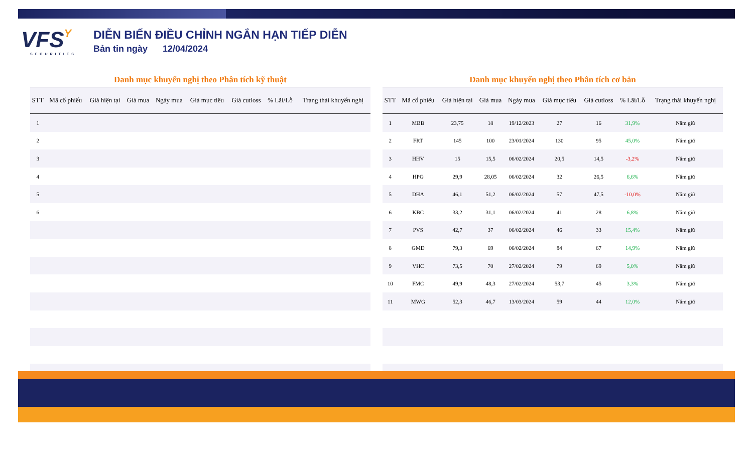VFSY
SECURITIES
DIỄN BIẾN ĐIỀU CHỈNH NGẮN HẠN TIẾP DIỄN
Bản tin ngày 12/04/2024
Danh mục khuyến nghị theo Phân tích kỹ thuật
| STT | Mã cổ phiếu | Giá hiện tại | Giá mua | Ngày mua | Giá mục tiêu | Giá cutloss | % Lãi/Lỗ | Trạng thái khuyến nghị |
| --- | --- | --- | --- | --- | --- | --- | --- | --- |
| 1 | | | | | | | | |
| 2 | | | | | | | | |
| 3 | | | | | | | | |
| 4 | | | | | | | | |
| 5 | | | | | | | | |
| 6 | | | | | | | | |
Danh mục khuyến nghị theo Phân tích cơ bản
| STT | Mã cổ phiếu | Giá hiện tại | Giá mua | Ngày mua | Giá mục tiêu | Giá cutloss | % Lãi/Lỗ | Trạng thái khuyến nghị |
| --- | --- | --- | --- | --- | --- | --- | --- | --- |
| 1 | MBB | 23,75 | 18 | 19/12/2023 | 27 | 16 | 31,9% | Nắm giữ |
| 2 | FRT | 145 | 100 | 23/01/2024 | 130 | 95 | 45,0% | Nắm giữ |
| 3 | HHV | 15 | 15,5 | 06/02/2024 | 20,5 | 14,5 | -3,2% | Nắm giữ |
| 4 | HPG | 29,9 | 28,05 | 06/02/2024 | 32 | 26,5 | 6,6% | Nắm giữ |
| 5 | DHA | 46,1 | 51,2 | 06/02/2024 | 57 | 47,5 | -10,0% | Nắm giữ |
| 6 | KBC | 33,2 | 31,1 | 06/02/2024 | 41 | 28 | 6,8% | Nắm giữ |
| 7 | PVS | 42,7 | 37 | 06/02/2024 | 46 | 33 | 15,4% | Nắm giữ |
| 8 | GMD | 79,3 | 69 | 06/02/2024 | 84 | 67 | 14,9% | Nắm giữ |
| 9 | VHC | 73,5 | 70 | 27/02/2024 | 79 | 69 | 5,0% | Nắm giữ |
| 10 | FMC | 49,9 | 48,3 | 27/02/2024 | 53,7 | 45 | 3,3% | Nắm giữ |
| 11 | MWG | 52,3 | 46,7 | 13/03/2024 | 59 | 44 | 12,0% | Nắm giữ |